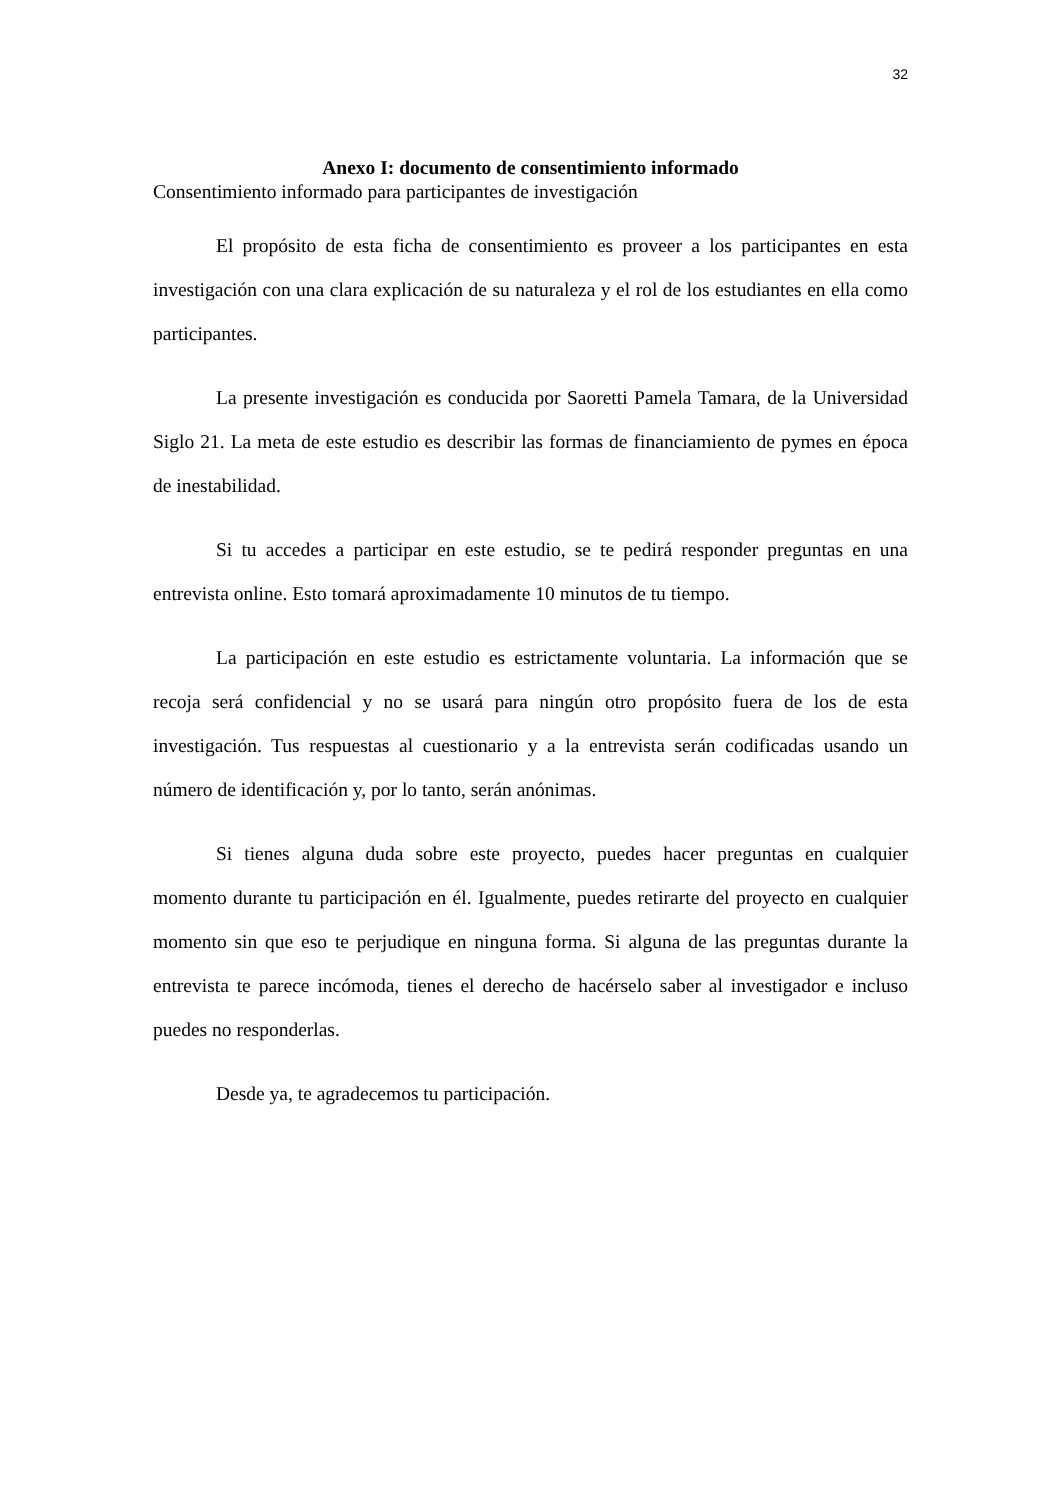32
Anexo I: documento de consentimiento informado
Consentimiento informado para participantes de investigación
El propósito de esta ficha de consentimiento es proveer a los participantes en esta investigación con una clara explicación de su naturaleza y el rol de los estudiantes en ella como participantes.
La presente investigación es conducida por Saoretti Pamela Tamara, de la Universidad Siglo 21. La meta de este estudio es describir las formas de financiamiento de pymes en época de inestabilidad.
Si tu accedes a participar en este estudio, se te pedirá responder preguntas en una entrevista online. Esto tomará aproximadamente 10 minutos de tu tiempo.
La participación en este estudio es estrictamente voluntaria. La información que se recoja será confidencial y no se usará para ningún otro propósito fuera de los de esta investigación. Tus respuestas al cuestionario y a la entrevista serán codificadas usando un número de identificación y, por lo tanto, serán anónimas.
Si tienes alguna duda sobre este proyecto, puedes hacer preguntas en cualquier momento durante tu participación en él. Igualmente, puedes retirarte del proyecto en cualquier momento sin que eso te perjudique en ninguna forma. Si alguna de las preguntas durante la entrevista te parece incómoda, tienes el derecho de hacérselo saber al investigador e incluso puedes no responderlas.
Desde ya, te agradecemos tu participación.